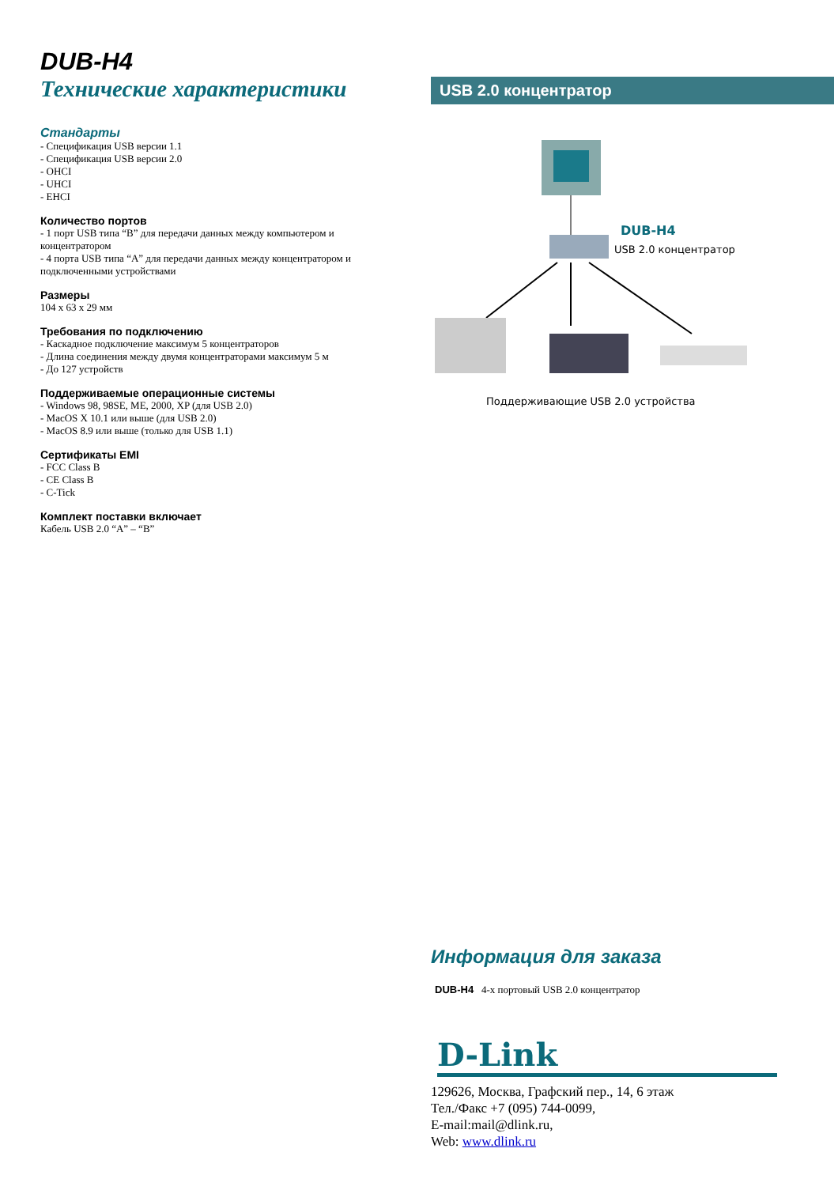DUB-H4
Технические характеристики
Стандарты
- Спецификация USB версии 1.1
- Спецификация USB версии 2.0
- OHCI
- UHCI
- EHCI
Количество портов
- 1 порт USB типа “B” для передачи данных между компьютером и концентратором
- 4 порта USB типа “A” для передачи данных между концентратором и подключенными устройствами
Размеры
104 x 63 x 29 мм
Требования по подключению
- Каскадное подключение максимум 5 концентраторов
- Длина соединения между двумя концентраторами максимум 5 м
- До 127 устройств
Поддерживаемые операционные системы
- Windows 98, 98SE, ME, 2000, XP (для USB 2.0)
- MacOS X 10.1 или выше (для USB 2.0)
- MacOS 8.9 или выше (только для USB 1.1)
Сертификаты EMI
- FCC Class B
- CE Class B
- C-Tick
Комплект поставки включает
Кабель USB 2.0 “A” – “B”
USB 2.0 концентратор
DUB-H4
USB 2.0 концентратор
Поддерживающие USB 2.0 устройства
Информация для заказа
DUB-H4 4-х портовый USB 2.0 концентратор
D-Link
129626, Москва, Графский пер., 14, 6 этаж
Тел./Факс +7 (095) 744-0099,
E-mail:mail@dlink.ru,
Web: www.dlink.ru